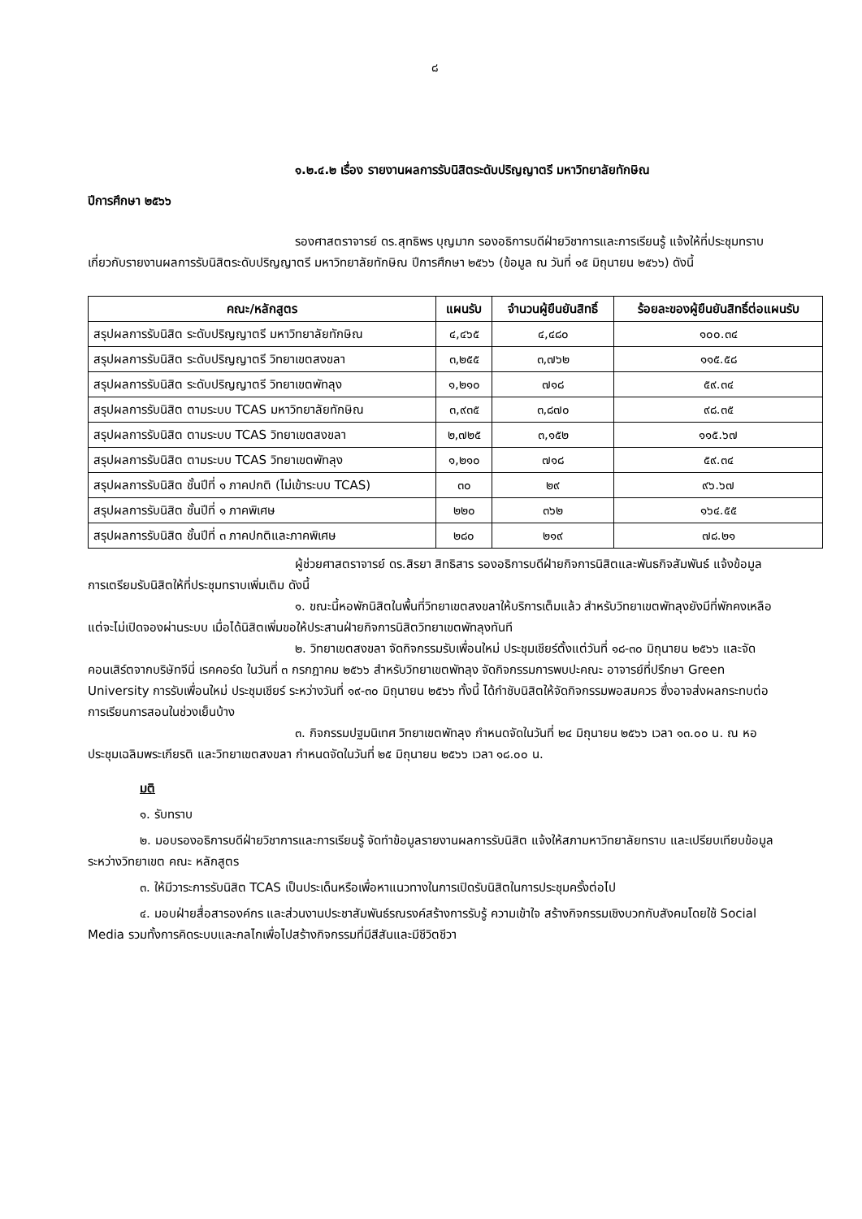๘
๑.๒.๔.๒ เรื่อง รายงานผลการรับนิสิตระดับปริญญาตรี มหาวิทยาลัยทักษิณ
ปีการศึกษา ๒๕๖๖
รองศาสตราจารย์ ดร.สุทธิพร บุญมาก รองอธิการบดีฝ่ายวิชาการและการเรียนรู้ แจ้งให้ที่ประชุมทราบเกี่ยวกับรายงานผลการรับนิสิตระดับปริญญาตรี มหาวิทยาลัยทักษิณ ปีการศึกษา ๒๕๖๖ (ข้อมูล ณ วันที่ ๑๕ มิถุนายน ๒๕๖๖) ดังนี้
| คณะ/หลักสูตร | แผนรับ | จำนวนผู้ยืนยันสิทธิ์ | ร้อยละของผู้ยืนยันสิทธิ์ต่อแผนรับ |
| --- | --- | --- | --- |
| สรุปผลการรับนิสิต ระดับปริญญาตรี มหาวิทยาลัยทักษิณ | ๔,๔๖๕ | ๔,๔๘๐ | ๑๐๐.๓๔ |
| สรุปผลการรับนิสิต ระดับปริญญาตรี วิทยาเขตสงขลา | ๓,๒๕๕ | ๓,๗๖๒ | ๑๑๕.๕๘ |
| สรุปผลการรับนิสิต ระดับปริญญาตรี วิทยาเขตพัทลุง | ๑,๒๑๐ | ๗๑๘ | ๕๙.๓๔ |
| สรุปผลการรับนิสิต ตามระบบ TCAS มหาวิทยาลัยทักษิณ | ๓,๙๓๕ | ๓,๘๗๐ | ๙๘.๓๕ |
| สรุปผลการรับนิสิต ตามระบบ TCAS วิทยาเขตสงขลา | ๒,๗๒๕ | ๓,๑๕๒ | ๑๑๕.๖๗ |
| สรุปผลการรับนิสิต ตามระบบ TCAS วิทยาเขตพัทลุง | ๑,๒๑๐ | ๗๑๘ | ๕๙.๓๔ |
| สรุปผลการรับนิสิต ชั้นปีที่ ๑ ภาคปกติ (ไม่เข้าระบบ TCAS) | ๓๐ | ๒๙ | ๙๖.๖๗ |
| สรุปผลการรับนิสิต ชั้นปีที่ ๑ ภาคพิเศษ | ๒๒๐ | ๓๖๒ | ๑๖๔.๕๕ |
| สรุปผลการรับนิสิต ชั้นปีที่ ๓ ภาคปกติและภาคพิเศษ | ๒๘๐ | ๒๑๙ | ๗๘.๒๑ |
ผู้ช่วยศาสตราจารย์ ดร.สิรยา สิทธิสาร รองอธิการบดีฝ่ายกิจการนิสิตและพันธกิจสัมพันธ์ แจ้งข้อมูลการเตรียมรับนิสิตให้ที่ประชุมทราบเพิ่มเติม ดังนี้
๑. ขณะนี้หอพักนิสิตในพื้นที่วิทยาเขตสงขลาให้บริการเต็มแล้ว สำหรับวิทยาเขตพัทลุงยังมีที่พักคงเหลือ แต่จะไม่เปิดจองผ่านระบบ เมื่อได้นิสิตเพิ่มขอให้ประสานฝ่ายกิจการนิสิตวิทยาเขตพัทลุงทันที
๒. วิทยาเขตสงขลา จัดกิจกรรมรับเพื่อนใหม่ ประชุมเชียร์ตั้งแต่วันที่ ๑๘-๓๐ มิถุนายน ๒๕๖๖ และจัดคอนเสิร์ตจากบริษัทจีนี่ เรคคอร์ด ในวันที่ ๓ กรกฎาคม ๒๕๖๖ สำหรับวิทยาเขตพัทลุง จัดกิจกรรมการพบปะคณะ อาจารย์ที่ปรึกษา Green University การรับเพื่อนใหม่ ประชุมเชียร์ ระหว่างวันที่ ๑๙-๓๐ มิถุนายน ๒๕๖๖ ทั้งนี้ ได้กำชับนิสิตให้จัดกิจกรรมพอสมควร ซึ่งอาจส่งผลกระทบต่อการเรียนการสอนในช่วงเย็นบ้าง
๓. กิจกรรมปฐมนิเทศ วิทยาเขตพัทลุง กำหนดจัดในวันที่ ๒๔ มิถุนายน ๒๕๖๖ เวลา ๑๓.๐๐ น. ณ หอประชุมเฉลิมพระเกียรติ และวิทยาเขตสงขลา กำหนดจัดในวันที่ ๒๕ มิถุนายน ๒๕๖๖ เวลา ๑๘.๐๐ น.
มติ
๑. รับทราบ
๒. มอบรองอธิการบดีฝ่ายวิชาการและการเรียนรู้ จัดทำข้อมูลรายงานผลการรับนิสิต แจ้งให้สภามหาวิทยาลัยทราบ และเปรียบเทียบข้อมูลระหว่างวิทยาเขต คณะ หลักสูตร
๓. ให้มีวาระการรับนิสิต TCAS เป็นประเด็นหรือเพื่อหาแนวทางในการเปิดรับนิสิตในการประชุมครั้งต่อไป
๔. มอบฝ่ายสื่อสารองค์กร และส่วนงานประชาสัมพันธ์รณรงค์สร้างการรับรู้ ความเข้าใจ สร้างกิจกรรมเชิงบวกกับสังคมโดยใช้ Social Media รวมทั้งการคิดระบบและกลไกเพื่อไปสร้างกิจกรรมที่มีสีสันและมีชีวิตชีวา